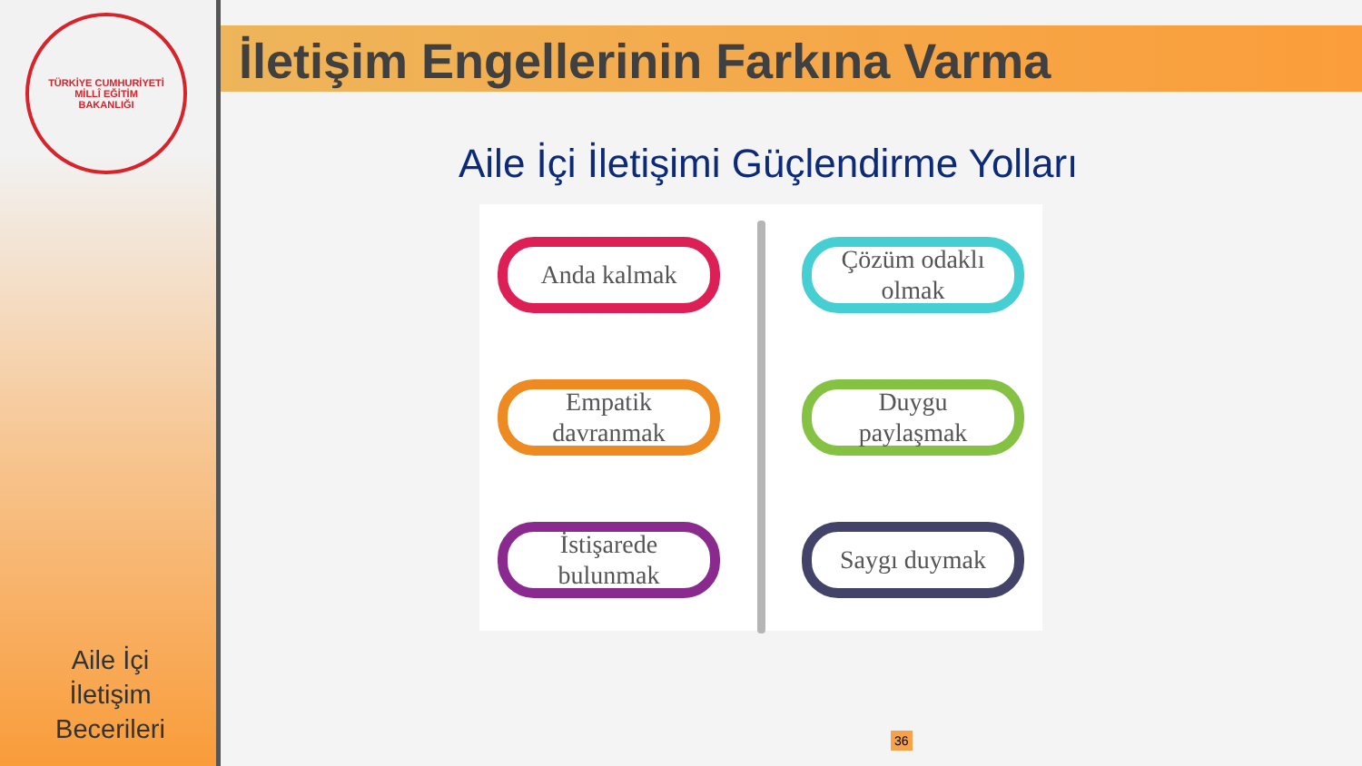TÜRKİYE CUMHURİYETİ
MİLLÎ EĞİTİM
BAKANLIĞI
Aile İçi
İletişim
Becerileri
İletişim Engellerinin Farkına Varma
Aile İçi İletişimi Güçlendirme Yolları
Anda kalmak
Çözüm odaklı
olmak
Empatik
davranmak
Duygu
paylaşmak
İstişarede
bulunmak
Saygı duymak
36